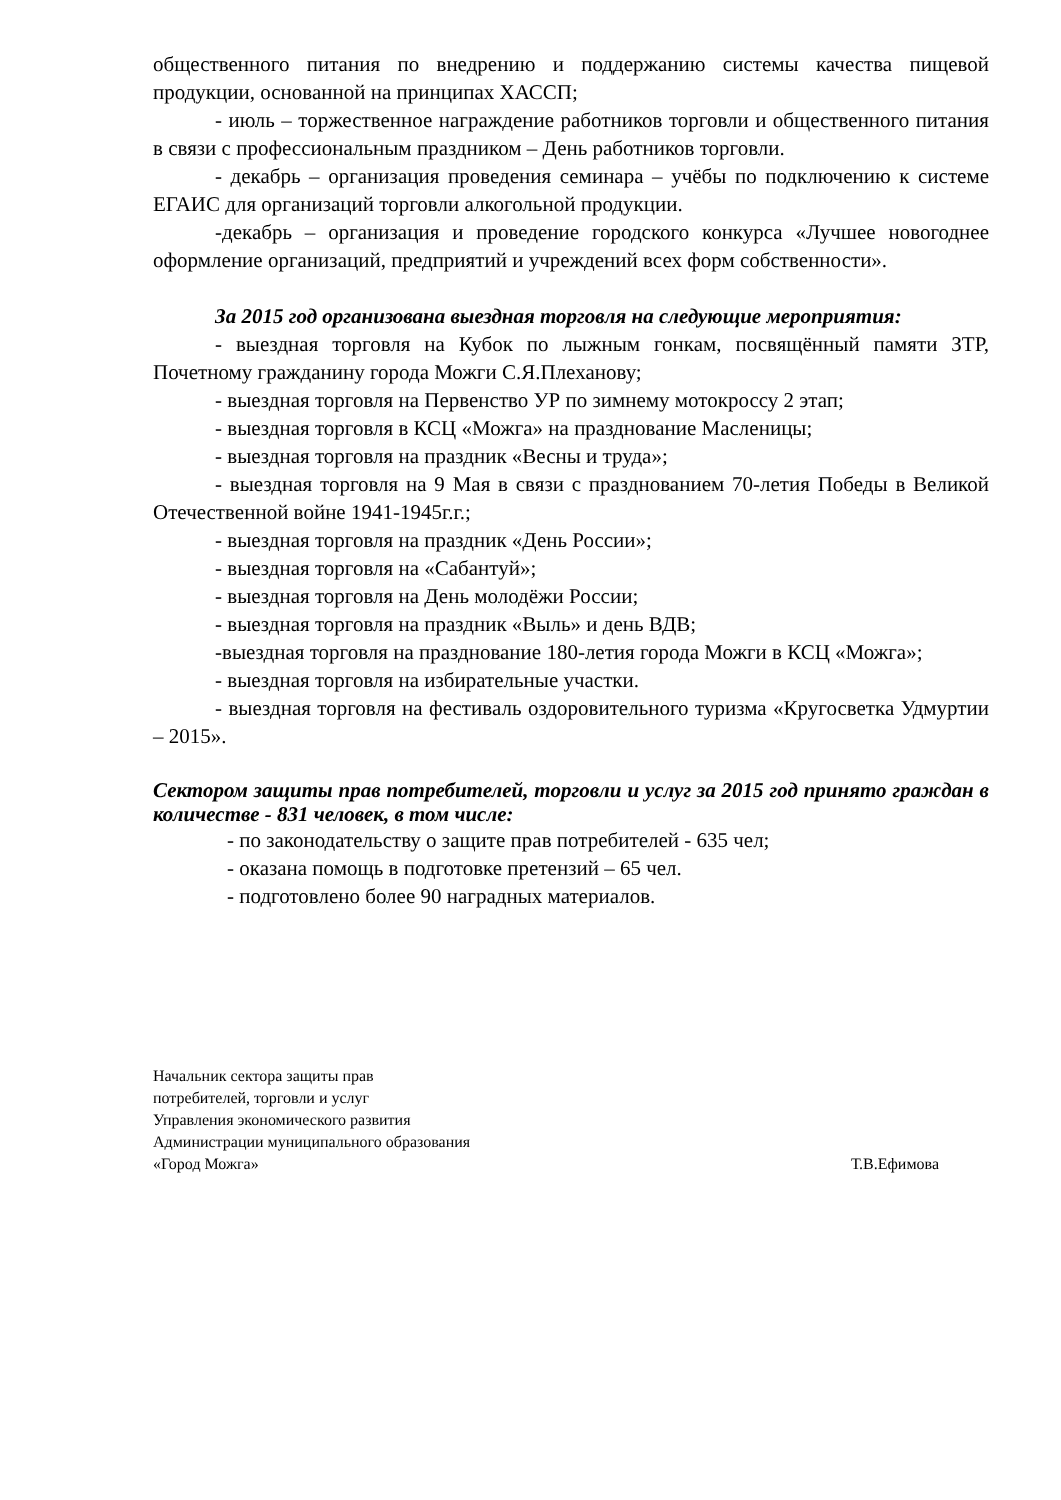общественного питания по внедрению и поддержанию системы качества пищевой продукции, основанной на принципах ХАССП;
- июль – торжественное награждение работников торговли и общественного питания в связи с профессиональным праздником – День работников торговли.
- декабрь – организация проведения семинара – учёбы по подключению к системе ЕГАИС для организаций торговли алкогольной продукции.
-декабрь – организация и проведение городского конкурса «Лучшее новогоднее оформление организаций, предприятий и учреждений всех форм собственности».
За 2015 год организована выездная торговля на следующие мероприятия:
- выездная торговля на Кубок по лыжным гонкам, посвящённый памяти ЗТР, Почетному гражданину города Можги С.Я.Плеханову;
- выездная торговля на Первенство УР по зимнему мотокроссу 2 этап;
- выездная торговля в КСЦ «Можга» на празднование Масленицы;
- выездная торговля на праздник «Весны и труда»;
- выездная торговля на 9 Мая в связи с празднованием 70-летия Победы в Великой Отечественной войне 1941-1945г.г.;
- выездная торговля на праздник «День России»;
- выездная торговля на «Сабантуй»;
- выездная торговля на День молодёжи России;
- выездная торговля на праздник «Выль» и день ВДВ;
-выездная торговля на празднование 180-летия города Можги в КСЦ «Можга»;
- выездная торговля на избирательные участки.
- выездная торговля на фестиваль оздоровительного туризма «Кругосветка Удмуртии – 2015».
Сектором защиты прав потребителей, торговли и услуг за 2015 год принято граждан в количестве - 831 человек, в том числе:
- по законодательству о защите прав потребителей - 635 чел;
- оказана помощь в подготовке претензий – 65 чел.
- подготовлено более 90 наградных материалов.
Начальник сектора защиты прав
потребителей, торговли и услуг
Управления экономического развития
Администрации муниципального образования
«Город Можга» Т.В.Ефимова